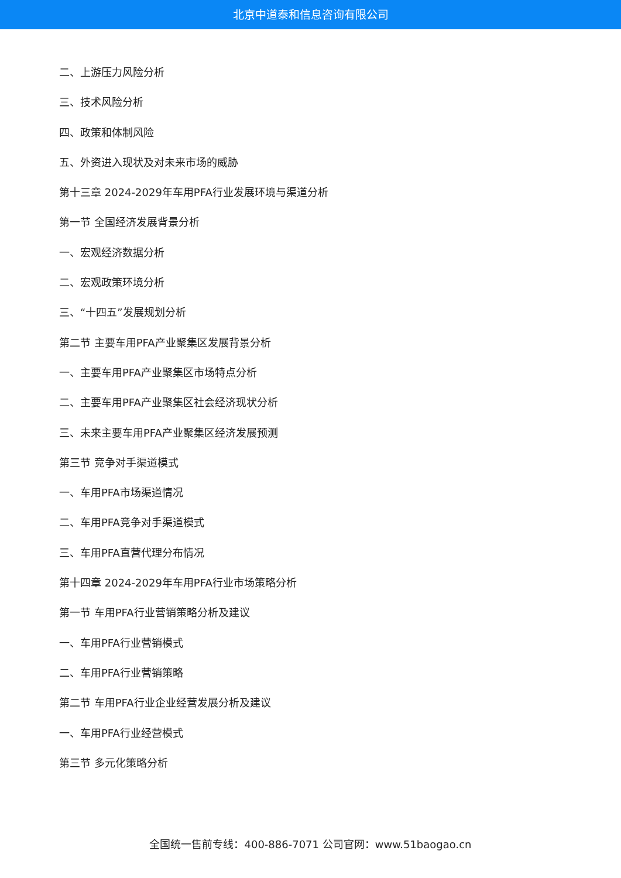北京中道泰和信息咨询有限公司
二、上游压力风险分析
三、技术风险分析
四、政策和体制风险
五、外资进入现状及对未来市场的威胁
第十三章 2024-2029年车用PFA行业发展环境与渠道分析
第一节 全国经济发展背景分析
一、宏观经济数据分析
二、宏观政策环境分析
三、“十四五”发展规划分析
第二节 主要车用PFA产业聚集区发展背景分析
一、主要车用PFA产业聚集区市场特点分析
二、主要车用PFA产业聚集区社会经济现状分析
三、未来主要车用PFA产业聚集区经济发展预测
第三节 竞争对手渠道模式
一、车用PFA市场渠道情况
二、车用PFA竞争对手渠道模式
三、车用PFA直营代理分布情况
第十四章 2024-2029年车用PFA行业市场策略分析
第一节 车用PFA行业营销策略分析及建议
一、车用PFA行业营销模式
二、车用PFA行业营销策略
第二节 车用PFA行业企业经营发展分析及建议
一、车用PFA行业经营模式
第三节 多元化策略分析
全国统一售前专线：400-886-7071 公司官网：www.51baogao.cn